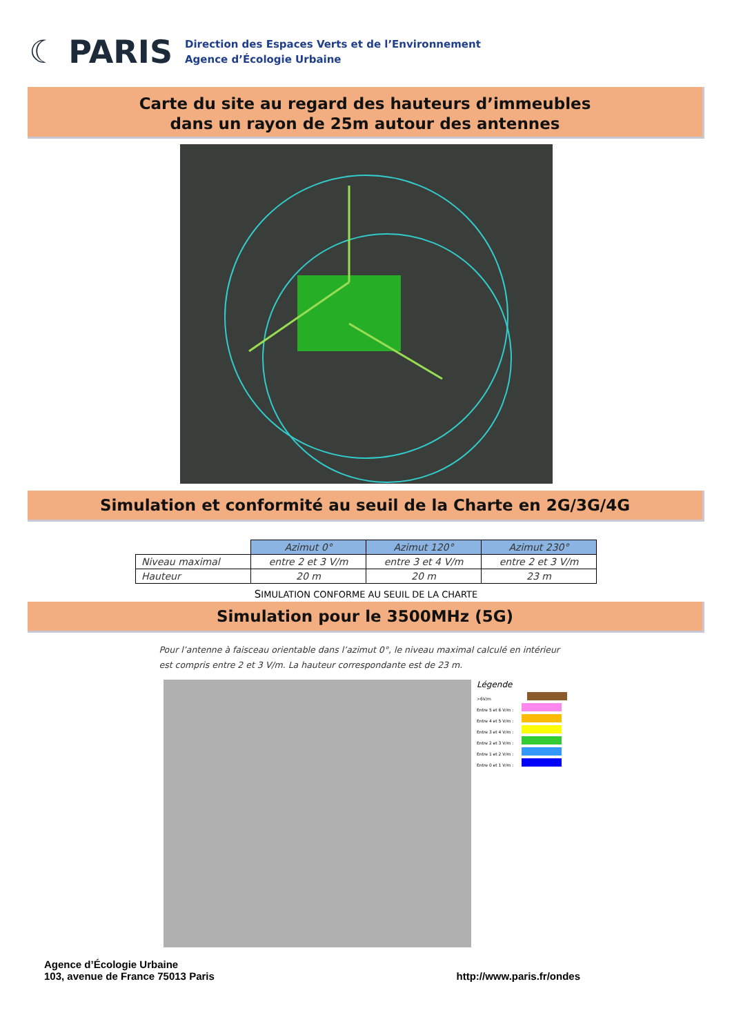☾ PARIS
Direction des Espaces Verts et de l’Environnement
Agence d’Écologie Urbaine
Carte du site au regard des hauteurs d’immeubles
dans un rayon de 25m autour des antennes
Simulation et conformité au seuil de la Charte en 2G/3G/4G
| | Azimut 0° | Azimut 120° | Azimut 230° |
| Niveau maximal | entre 2 et 3 V/m | entre 3 et 4 V/m | entre 2 et 3 V/m |
| Hauteur | 20 m | 20 m | 23 m |
SIMULATION CONFORME AU SEUIL DE LA CHARTE
Simulation pour le 3500MHz (5G)
Pour l’antenne à faisceau orientable dans l’azimut 0°, le niveau maximal calculé en intérieur est compris entre 2 et 3 V/m. La hauteur correspondante est de 23 m.
Légende
>6V/m
Entre 5 et 6 V/m :
Entre 4 et 5 V/m :
Entre 3 et 4 V/m :
Entre 2 et 3 V/m :
Entre 1 et 2 V/m :
Entre 0 et 1 V/m :
Agence d’Écologie Urbaine
103, avenue de France 75013 Paris
http://www.paris.fr/ondes